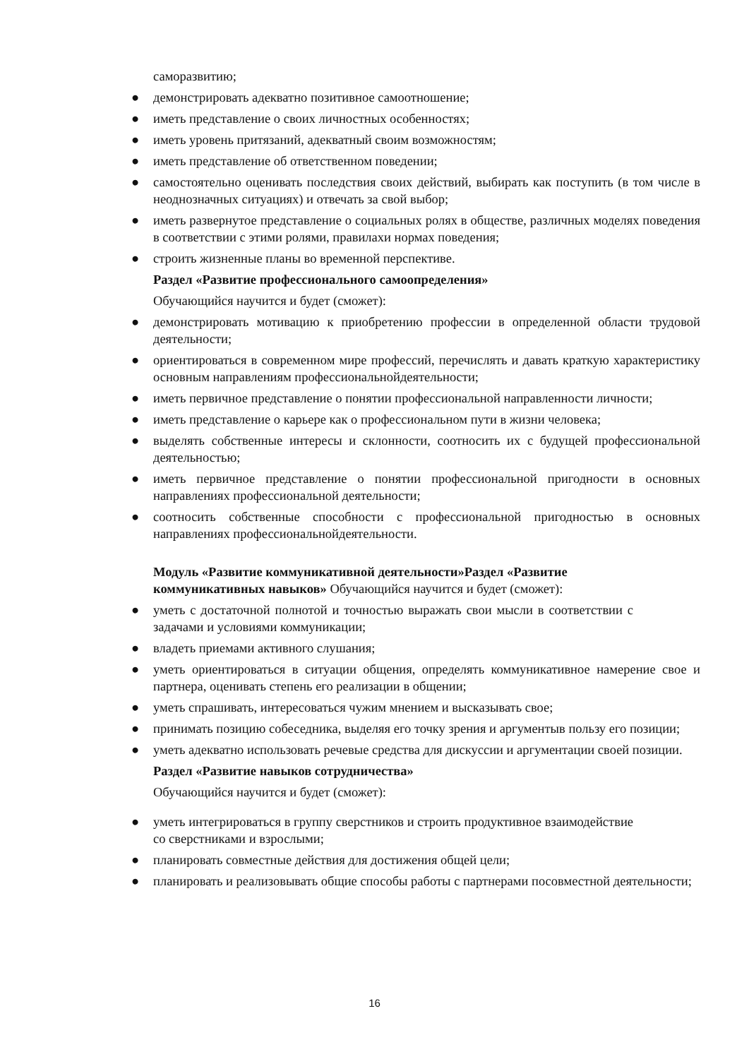саморазвитию;
● демонстрировать адекватно позитивное самоотношение;
● иметь представление о своих личностных особенностях;
● иметь уровень притязаний, адекватный своим возможностям;
● иметь представление об ответственном поведении;
● самостоятельно оценивать последствия своих действий, выбирать как поступить (в том числе в неоднозначных ситуациях) и отвечать за свой выбор;
● иметь развернутое представление о социальных ролях в обществе, различных моделях поведения в соответствии с этими ролями, правилахи нормах поведения;
● строить жизненные планы во временной перспективе.
Раздел «Развитие профессионального самоопределения»
Обучающийся научится и будет (сможет):
● демонстрировать мотивацию к приобретению профессии в определенной области трудовой деятельности;
● ориентироваться в современном мире профессий, перечислять и давать краткую характеристику основным направлениям профессиональнойдеятельности;
● иметь первичное представление о понятии профессиональной направленности личности;
● иметь представление о карьере как о профессиональном пути в жизни человека;
● выделять собственные интересы и склонности, соотносить их с будущей профессиональной деятельностью;
● иметь первичное представление о понятии профессиональной пригодности в основных направлениях профессиональной деятельности;
● соотносить собственные способности с профессиональной пригодностью в основных направлениях профессиональнойдеятельности.
Модуль «Развитие коммуникативной деятельности»Раздел «Развитие коммуникативных навыков» Обучающийся научится и будет (сможет):
● уметь с достаточной полнотой и точностью выражать свои мысли в соответствии с задачами и условиями коммуникации;
● владеть приемами активного слушания;
● уметь ориентироваться в ситуации общения, определять коммуникативное намерение свое и партнера, оценивать степень его реализации в общении;
● уметь спрашивать, интересоваться чужим мнением и высказывать свое;
● принимать позицию собеседника, выделяя его точку зрения и аргументыв пользу его позиции;
● уметь адекватно использовать речевые средства для дискуссии и аргументации своей позиции.
Раздел «Развитие навыков сотрудничества»
Обучающийся научится и будет (сможет):
● уметь интегрироваться в группу сверстников и строить продуктивное взаимодействие со сверстниками и взрослыми;
● планировать совместные действия для достижения общей цели;
● планировать и реализовывать общие способы работы с партнерами посовместной деятельности;
16